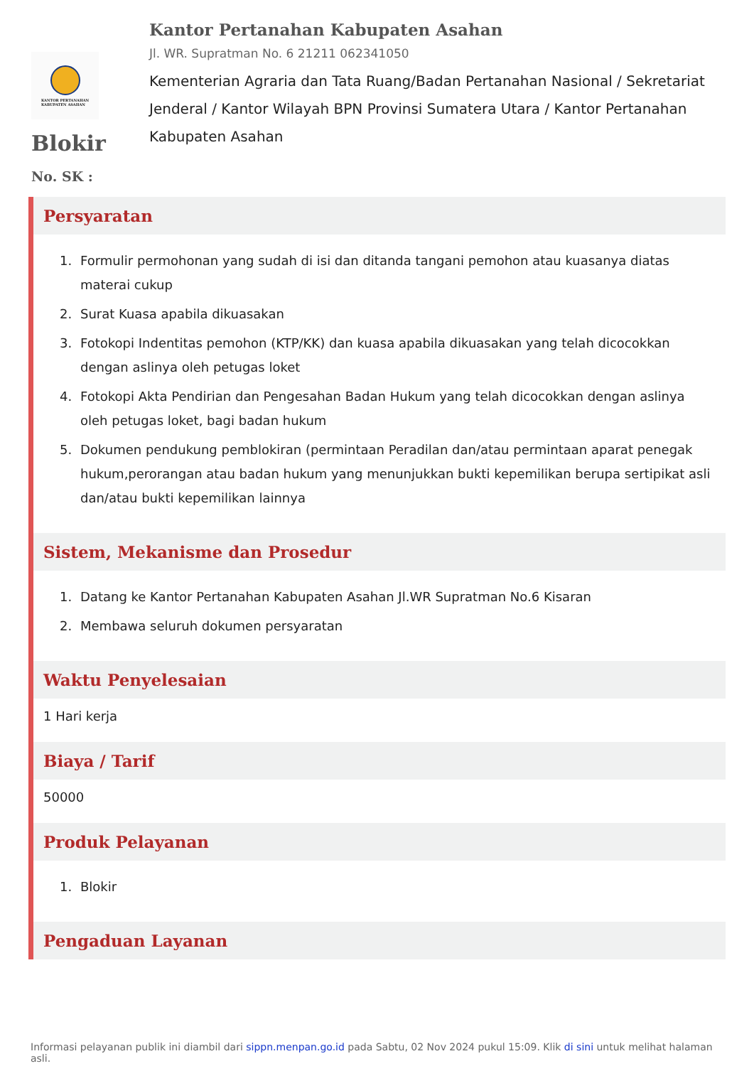KANTOR PERTANAHAN
KABUPATEN ASAHAN
Kantor Pertanahan Kabupaten Asahan
Jl. WR. Supratman No. 6 21211 062341050
Kementerian Agraria dan Tata Ruang/Badan Pertanahan Nasional / Sekretariat Jenderal / Kantor Wilayah BPN Provinsi Sumatera Utara / Kantor Pertanahan Kabupaten Asahan
Blokir
No. SK :
Persyaratan
1. Formulir permohonan yang sudah di isi dan ditanda tangani pemohon atau kuasanya diatas materai cukup
2. Surat Kuasa apabila dikuasakan
3. Fotokopi Indentitas pemohon (KTP/KK) dan kuasa apabila dikuasakan yang telah dicocokkan dengan aslinya oleh petugas loket
4. Fotokopi Akta Pendirian dan Pengesahan Badan Hukum yang telah dicocokkan dengan aslinya oleh petugas loket, bagi badan hukum
5. Dokumen pendukung pemblokiran (permintaan Peradilan dan/atau permintaan aparat penegak hukum,perorangan atau badan hukum yang menunjukkan bukti kepemilikan berupa sertipikat asli dan/atau bukti kepemilikan lainnya
Sistem, Mekanisme dan Prosedur
1. Datang ke Kantor Pertanahan Kabupaten Asahan Jl.WR Supratman No.6 Kisaran
2. Membawa seluruh dokumen persyaratan
Waktu Penyelesaian
1 Hari kerja
Biaya / Tarif
50000
Produk Pelayanan
1. Blokir
Pengaduan Layanan
Informasi pelayanan publik ini diambil dari sippn.menpan.go.id pada Sabtu, 02 Nov 2024 pukul 15:09. Klik di sini untuk melihat halaman asli.